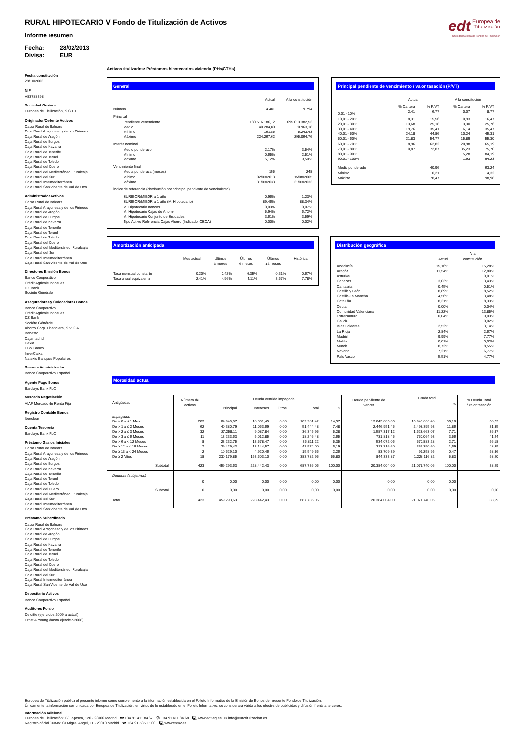edt Europea de
Titulización
Sociedad Gestora de Fondos de Titulización
RURAL HIPOTECARIO V Fondo de Titulización de Activos
Informe resumen
Fecha: 28/02/2013
Divisa: EUR
Fecha constitución
28/10/2003
NIF
V83788398
Sociedad Gestora
Europea de Titulización, S.G.F.T
Originador/Cedente Activos
Caixa Rural de Balears
Caja Rural Aragonesa y de los Pirineos
Caja Rural de Aragón
Caja Rural de Burgos
Caja Rural de Navarra
Caja Rural de Tenerife
Caja Rural de Teruel
Caja Rural de Toledo
Caja Rural del Duero
Caja Rural del Mediterráneo, Ruralcaja
Caja Rural del Sur
Caja Rural Intermediterránea
Caja Rural San Vicente de Vall de Uxo
Administrador Activos
Caixa Rural de Balears
Caja Rural Aragonesa y de los Pirineos
Caja Rural de Aragón
Caja Rural de Burgos
Caja Rural de Navarra
Caja Rural de Tenerife
Caja Rural de Teruel
Caja Rural de Toledo
Caja Rural del Duero
Caja Rural del Mediterráneo, Ruralcaja
Caja Rural del Sur
Caja Rural Intermediterránea
Caja Rural San Vicente de Vall de Uxo
Directores Emisión Bonos
Banco Cooperativo
Crédit Agricole Indosuez
DZ Bank
Sociéte Générale
Aseguradores y Colocadores Bonos
Banco Cooperativo
Crédit Agricole Indosuez
DZ Bank
Sociéte Générale
Ahorro Corp. Financiera, S.V. S.A.
Banesto
Cajamadrid
Dexia
EBN Banco
InverCaixa
Natexis Banques Populaires
Garante Administrador
Banco Cooperativo Español
Agente Pago Bonos
Barclays Bank PLC
Mercado Negociación
AIAF Mercado de Renta Fija
Registro Contable Bonos
Iberclear
Cuenta Tesorería
Barclays Bank PLC
Préstamo Gastos Iniciales
Caixa Rural de Balears
Caja Rural Aragonesa y de los Pirineos
Caja Rural de Aragón
Caja Rural de Burgos
Caja Rural de Navarra
Caja Rural de Tenerife
Caja Rural de Teruel
Caja Rural de Toledo
Caja Rural del Duero
Caja Rural del Mediterráneo, Ruralcaja
Caja Rural del Sur
Caja Rural Intermediterránea
Caja Rural San Vicente de Vall de Uxo
Préstamo Subordinado
Caixa Rural de Balears
Caja Rural Aragonesa y de los Pirineos
Caja Rural de Aragón
Caja Rural de Burgos
Caja Rural de Navarra
Caja Rural de Tenerife
Caja Rural de Teruel
Caja Rural de Toledo
Caja Rural del Duero
Caja Rural del Mediterráneo, Ruralcaja
Caja Rural del Sur
Caja Rural Intermediterránea
Caja Rural San Vicente de Vall de Uxo
Depositario Activos
Banco Cooperativo Español
Auditores Fondo
Deloitte (ejercicios 2009 a actual)
Ernst & Young (hasta ejercicio 2008)
Activos titulizados: Préstamos hipotecarios vivienda (PHs/CTHs)
General
| | Actual | A la constitución |
| --- | --- | --- |
| Número | 4.481 | 9.794 |
| Principal | | |
| Pendiente vencimiento | 180.516.186,72 | 695.013.382,53 |
| Medio | 40.284,80 | 70.963,18 |
| Mínimo | 161,85 | 5.243,43 |
| Máximo | 224.267,62 | 295.064,76 |
| Interés nominal | | |
| Medio ponderado | 2,17% | 3,54% |
| Mínimo | 0,65% | 2,51% |
| Máximo | 5,12% | 9,50% |
| Vencimiento final | | |
| Media ponderada (meses) | 155 | 248 |
| Mínimo | 02/03/2013 | 15/08/2005 |
| Máximo | 31/03/2033 | 31/03/2033 |
| Índice de referencia (distribución por principal pendiente de vencimiento) | | |
| EURIBOR/MIBOR a 1 año | 0,96% | 1,23% |
| EURIBOR/MIBOR a 1 año (M. Hipotecario) | 89,46% | 88,34% |
| M. Hipotecario Bancos | 0,03% | 0,07% |
| M. Hipotecario Cajas de Ahorro | 5,94% | 6,72% |
| M. Hipotecario Conjunto de Entidades | 3,61% | 3,59% |
| Tipo Activo Referencia Cajas Ahorro (Indicador CECA) | 0,00% | 0,02% |
Principal pendiente de vencimiento / valor tasación (P/VT)
| | Actual | | A la constitución | |
| --- | --- | --- | --- | --- |
| | % Cartera | % P/VT | % Cartera | % P/VT |
| 0,01 - 10% | 2,41 | 6,77 | 0,07 | 8,77 |
| 10,01 - 20% | 8,31 | 15,56 | 0,93 | 16,47 |
| 20,01 - 30% | 13,68 | 25,18 | 3,30 | 25,76 |
| 30,01 - 40% | 19,76 | 35,41 | 6,14 | 35,47 |
| 40,01 - 50% | 24,18 | 44,86 | 10,24 | 45,31 |
| 50,01 - 60% | 21,83 | 54,77 | 15,89 | 55,30 |
| 60,01 - 70% | 8,96 | 62,82 | 20,98 | 65,19 |
| 70,01 - 80% | 0,87 | 72,87 | 35,23 | 75,70 |
| 80,01 - 90% | | | 5,28 | 84,19 |
| 90,01 - 100% | | | 1,93 | 94,23 |
| Medio ponderado | | 40,96 | | 63,24 |
| Mínimo | | 0,21 | | 4,32 |
| Máximo | | 78,47 | | 98,98 |
Amortización anticipada
| | Mes actual | Últimos 3 meses | Últimos 6 meses | Últimos 12 meses | Histórica |
| --- | --- | --- | --- | --- | --- |
| Tasa mensual constante | 0,20% | 0,42% | 0,35% | 0,31% | 0,67% |
| Tasa anual equivalente | 2,41% | 4,96% | 4,11% | 3,67% | 7,78% |
Distribución geográfica
| | Actual | A la constitución |
| --- | --- | --- |
| Andalucía | 15,16% | 15,28% |
| Aragón | 11,54% | 12,80% |
| Asturias | | 0,01% |
| Canarias | 3,03% | 3,43% |
| Cantabria | 0,45% | 0,51% |
| Castilla y León | 8,89% | 8,52% |
| Castilla-La Mancha | 4,56% | 3,48% |
| Cataluña | 8,31% | 8,33% |
| Ceuta | 0,00% | 0,04% |
| Comunidad Valenciana | 11,22% | 13,85% |
| Extremadura | 0,04% | 0,03% |
| Galicia | | 0,02% |
| Islas Baleares | 2,52% | 3,14% |
| La Rioja | 2,84% | 2,67% |
| Madrid | 9,99% | 7,77% |
| Melilla | 0,01% | 0,02% |
| Murcia | 8,72% | 8,55% |
| Navarra | 7,21% | 6,77% |
| País Vasco | 5,51% | 4,77% |
Morosidad actual
| Antigüedad | Número de activos | Deuda vencida impagada | | | | | Deuda pendiente de vencer | Deuda total | | % Deuda Total / Valor tasación |
| --- | --- | --- | --- | --- | --- | --- | --- | --- | --- | --- |
| | | Principal | Intereses | Otros | Total | % | | | % | |
| Impagados | | | | | | | | | | |
| De > 0 a ≤ 1 Mes | 283 | 84.949,97 | 18.031,45 | 0,00 | 102.981,42 | 14,97 | 13.843.085,06 | 13.946.066,48 | 66,18 | 38,22 |
| De > 1 a ≤ 2 Meses | 62 | 40.380,79 | 11.063,69 | 0,00 | 51.444,48 | 7,48 | 2.446.951,45 | 2.498.395,93 | 11,86 | 31,85 |
| De > 2 a ≤ 3 Meses | 32 | 27.258,11 | 9.087,84 | 0,00 | 36.345,95 | 5,28 | 1.587.317,12 | 1.623.663,07 | 7,71 | 36,37 |
| De > 3 a ≤ 6 Meses | 11 | 13.233,63 | 5.012,85 | 0,00 | 18.246,48 | 2,65 | 731.818,45 | 750.064,93 | 3,56 | 41,64 |
| De > 6 a < 12 Meses | 8 | 23.232,75 | 13.578,47 | 0,00 | 36.811,22 | 5,35 | 534.072,06 | 570.883,28 | 2,71 | 56,18 |
| De ≥ 12 a < 18 Meses | 7 | 29.429,43 | 13.144,57 | 0,00 | 42.574,00 | 6,19 | 312.716,60 | 355.290,60 | 1,69 | 48,89 |
| De ≥ 18 a < 24 Meses | 2 | 10.629,10 | 4.920,46 | 0,00 | 15.549,56 | 2,26 | 83.709,39 | 99.258,95 | 0,47 | 58,36 |
| De ≥ 2 Años | 18 | 230.179,85 | 153.603,10 | 0,00 | 383.782,95 | 55,80 | 844.333,87 | 1.228.116,82 | 5,83 | 58,50 |
| Subtotal | 423 | 459.293,63 | 228.442,43 | 0,00 | 687.736,06 | 100,00 | 20.384.004,00 | 21.071.740,06 | 100,00 | 38,59 |
| Dudosos (subjetivos) | | | | | | | | | | |
| | 0 | 0,00 | 0,00 | 0,00 | 0,00 | 0,00 | 0,00 | 0,00 | 0,00 | |
| Subtotal | 0 | 0,00 | 0,00 | 0,00 | 0,00 | 0,00 | 0,00 | 0,00 | 0,00 | 0,00 |
| Total | 423 | 459.293,63 | 228.442,43 | 0,00 | 687.736,06 | | 20.384.004,00 | 21.071.740,06 | | 38,59 |
Europea de Titulización publica el presente informe como complemento a la información establecida en el Folleto Informativo de la Emisión de Bonos del presente Fondo de Titulización.
Únicamente la información comunicada por Europea de Titulización, en virtud de lo establecido en el Folleto Informativo, se considerará válida a los efectos de publicidad y difusión frente a terceros.
Información adicional
Europea de Titulización: C/ Lagasca, 120 - 28006 Madrid ☎ +34 91 411 84 67 ⎙ +34 91 411 84 68 🖳 www.edt-sg.es ✉ info@eurotitulizacion.es
Registro oficial CNMV: C/ Miguel Angel, 11 - 28010 Madrid ☎ +34 91 585 15 00 🖳 www.cnmv.es